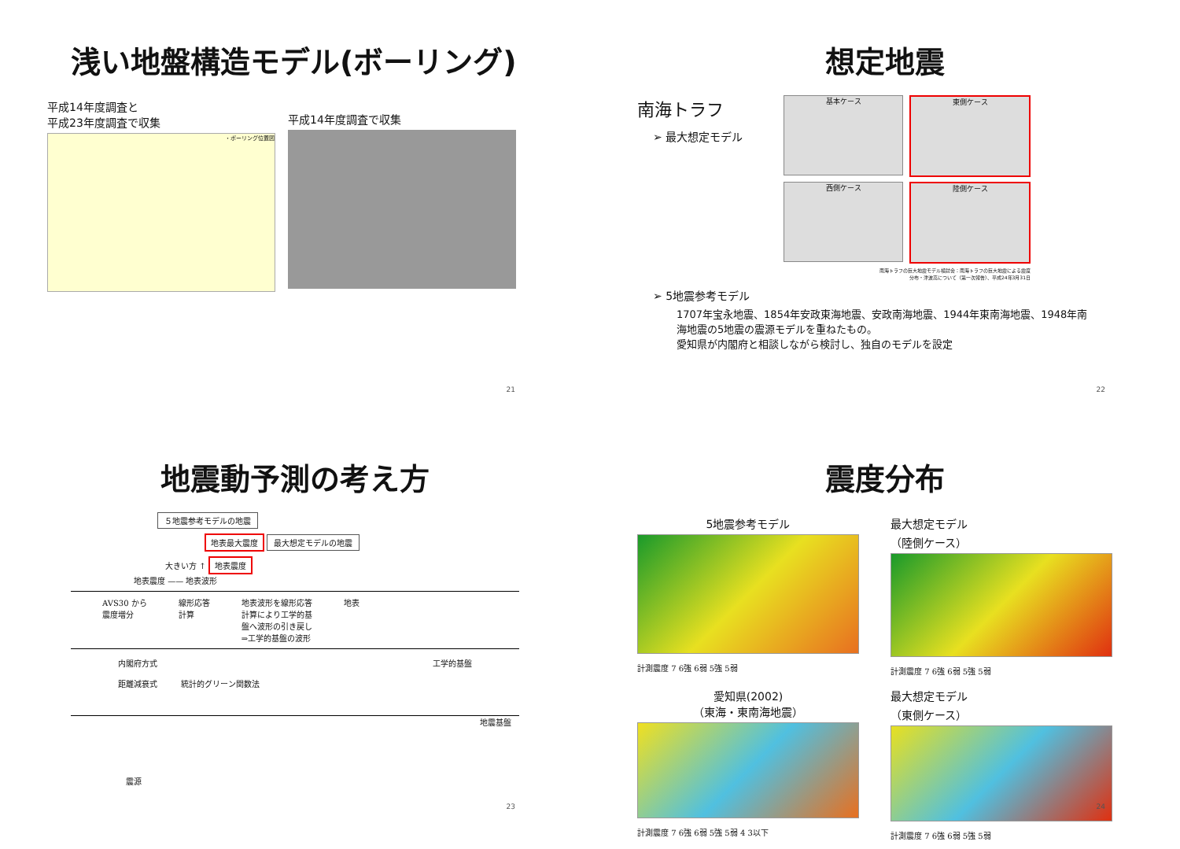浅い地盤構造モデル(ボーリング)
平成14年度調査と
平成23年度調査で収集
・ボーリング位置図
平成14年度調査で収集
21
想定地震
南海トラフ
➢ 最大想定モデル
基本ケース 東側ケース
西側ケース 陸側ケース
南海トラフの巨大地震モデル検討会：南海トラフの巨大地震による震度
分布・津波高について（第一次報告）、平成24年3月31日
➢ 5地震参考モデル
1707年宝永地震、1854年安政東海地震、安政南海地震、1944年東南海地震、1948年南海地震の5地震の震源モデルを重ねたもの。
愛知県が内閣府と相談しながら検討し、独自のモデルを設定
22
地震動予測の考え方
５地震参考モデルの地震
地表最大震度 最大想定モデルの地震
大きい方 ↑ 地表震度
地表震度 —— 地表波形
AVS30 から
震度増分 線形応答
計算 地表波形を線形応答
計算により工学的基
盤へ波形の引き戻し
⇒工学的基盤の波形 地表
内閣府方式 工学的基盤
距離減衰式　　　統計的グリーン関数法
地震基盤
震源
23
震度分布
5地震参考モデル
計測震度 7 6強 6弱 5強 5弱
最大想定モデル
（陸側ケース）
計測震度 7 6強 6弱 5強 5弱
愛知県(2002)
（東海・東南海地震）
計測震度 7 6強 6弱 5強 5弱 4 3以下
最大想定モデル
（東側ケース）
計測震度 7 6強 6弱 5強 5弱
24